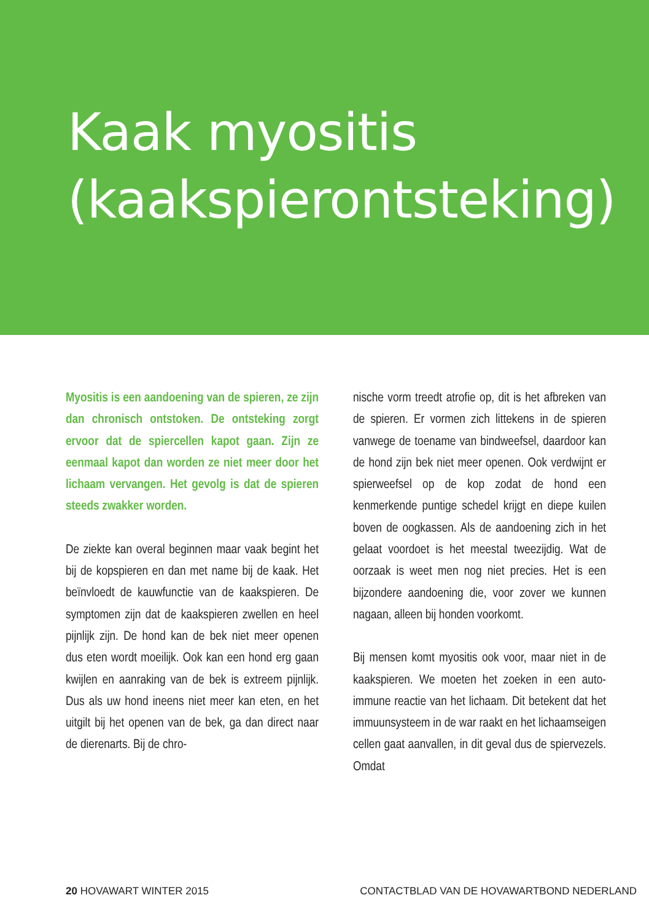Kaak myositis
(kaakspierontsteking)
Myositis is een aandoening van de spieren, ze zijn dan chronisch ontstoken. De ontsteking zorgt ervoor dat de spiercellen kapot gaan. Zijn ze eenmaal kapot dan worden ze niet meer door het lichaam vervangen. Het gevolg is dat de spieren steeds zwakker worden.
De ziekte kan overal beginnen maar vaak begint het bij de kopspieren en dan met name bij de kaak. Het beïnvloedt de kauwfunctie van de kaakspieren. De symptomen zijn dat de kaakspieren zwellen en heel pijnlijk zijn. De hond kan de bek niet meer openen dus eten wordt moeilijk. Ook kan een hond erg gaan kwijlen en aanraking van de bek is extreem pijnlijk. Dus als uw hond ineens niet meer kan eten, en het uitgilt bij het openen van de bek, ga dan direct naar de dierenarts. Bij de chro-
nische vorm treedt atrofie op, dit is het afbreken van de spieren. Er vormen zich littekens in de spieren vanwege de toename van bindweefsel, daardoor kan de hond zijn bek niet meer openen. Ook verdwijnt er spierweefsel op de kop zodat de hond een kenmerkende puntige schedel krijgt en diepe kuilen boven de oogkassen. Als de aandoening zich in het gelaat voordoet is het meestal tweezijdig. Wat de oorzaak is weet men nog niet precies. Het is een bijzondere aandoening die, voor zover we kunnen nagaan, alleen bij honden voorkomt.
Bij mensen komt myositis ook voor, maar niet in de kaakspieren. We moeten het zoeken in een auto-immune reactie van het lichaam. Dit betekent dat het immuunsysteem in de war raakt en het lichaamseigen cellen gaat aanvallen, in dit geval dus de spiervezels. Omdat
20 HOVAWART WINTER 2015 CONTACTBLAD VAN DE HOVAWARTBOND NEDERLAND